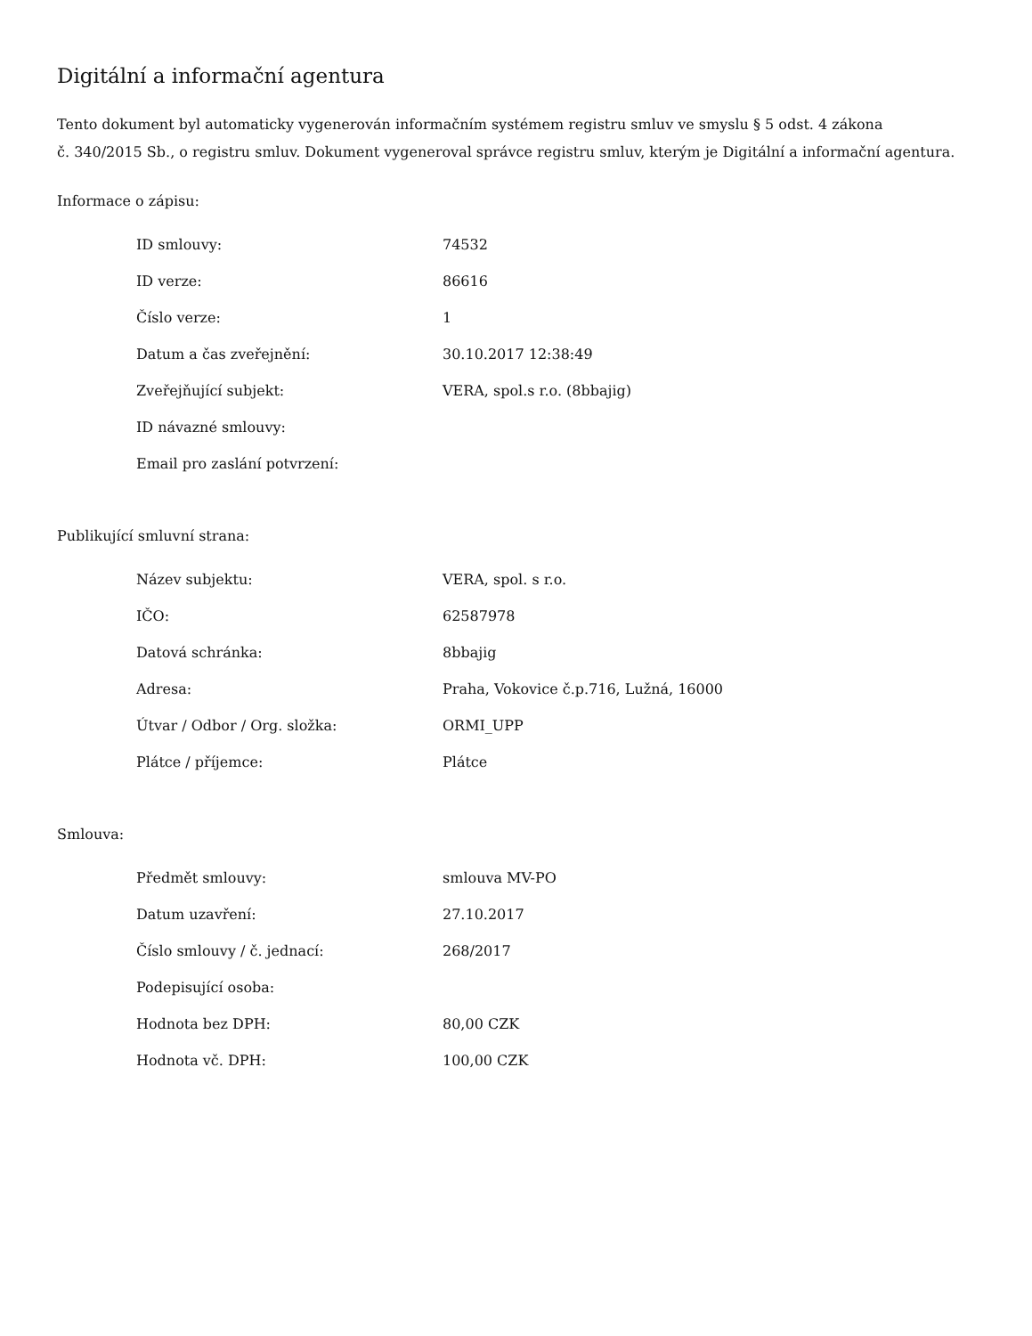Digitální a informační agentura
Tento dokument byl automaticky vygenerován informačním systémem registru smluv ve smyslu § 5 odst. 4 zákona
č. 340/2015 Sb., o registru smluv. Dokument vygeneroval správce registru smluv, kterým je Digitální a informační agentura.
Informace o zápisu:
| ID smlouvy: | 74532 |
| ID verze: | 86616 |
| Číslo verze: | 1 |
| Datum a čas zveřejnění: | 30.10.2017 12:38:49 |
| Zveřejňující subjekt: | VERA, spol.s r.o. (8bbajig) |
| ID návazné smlouvy: | |
| Email pro zaslání potvrzení: | |
Publikující smluvní strana:
| Název subjektu: | VERA, spol. s r.o. |
| IČO: | 62587978 |
| Datová schránka: | 8bbajig |
| Adresa: | Praha, Vokovice č.p.716, Lužná, 16000 |
| Útvar / Odbor / Org. složka: | ORMI_UPP |
| Plátce / příjemce: | Plátce |
Smlouva:
| Předmět smlouvy: | smlouva MV-PO |
| Datum uzavření: | 27.10.2017 |
| Číslo smlouvy / č. jednací: | 268/2017 |
| Podepisující osoba: | |
| Hodnota bez DPH: | 80,00 CZK |
| Hodnota vč. DPH: | 100,00 CZK |